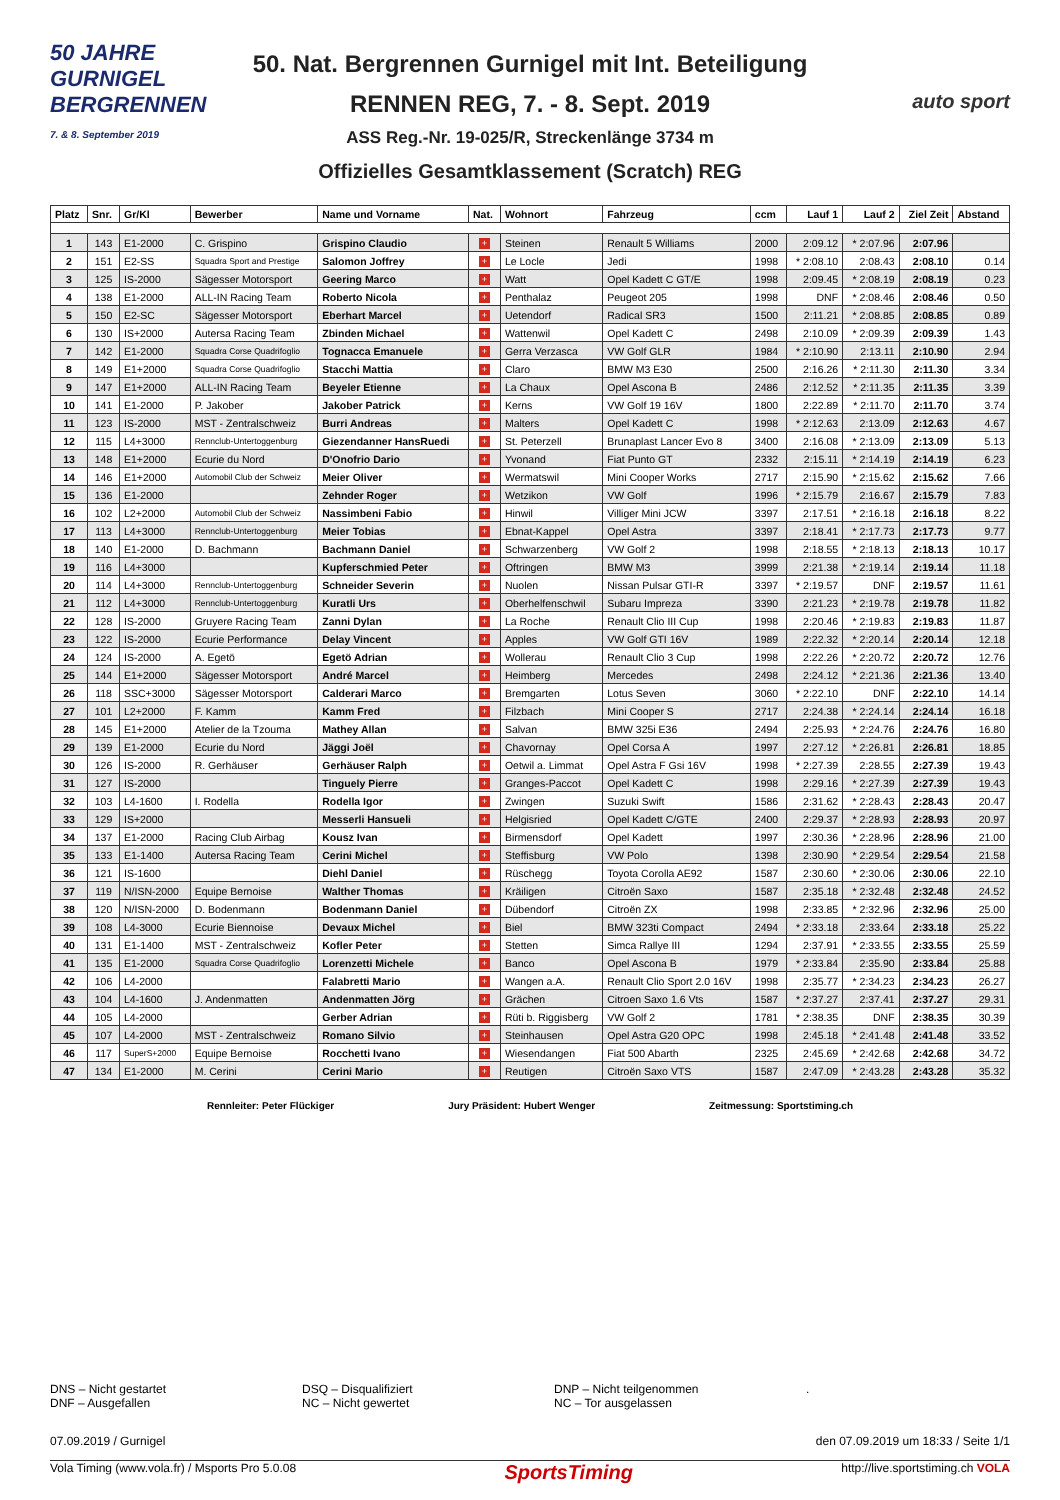50 JAHRE
GURNIGEL BERGRENNEN
7. & 8. September 2019
50. Nat. Bergrennen Gurnigel mit Int. Beteiligung
RENNEN REG, 7. - 8. Sept. 2019
ASS Reg.-Nr. 19-025/R, Streckenlänge 3734 m
Offizielles Gesamtklassement (Scratch) REG
auto sport
| Platz | Snr. | Gr/Kl | Bewerber | Name und Vorname | Nat. | Wohnort | Fahrzeug | ccm | Lauf 1 | Lauf 2 | Ziel Zeit | Abstand |
| --- | --- | --- | --- | --- | --- | --- | --- | --- | --- | --- | --- | --- |
| 1 | 143 | E1-2000 | C. Grispino | Grispino Claudio | + | Steinen | Renault 5 Williams | 2000 | 2:09.12 | * 2:07.96 | 2:07.96 | |
| 2 | 151 | E2-SS | Squadra Sport and Prestige | Salomon Joffrey | + | Le Locle | Jedi | 1998 | * 2:08.10 | 2:08.43 | 2:08.10 | 0.14 |
| 3 | 125 | IS-2000 | Sägesser Motorsport | Geering Marco | + | Watt | Opel Kadett C GT/E | 1998 | 2:09.45 | * 2:08.19 | 2:08.19 | 0.23 |
| 4 | 138 | E1-2000 | ALL-IN Racing Team | Roberto Nicola | + | Penthalaz | Peugeot 205 | 1998 | DNF | * 2:08.46 | 2:08.46 | 0.50 |
| 5 | 150 | E2-SC | Sägesser Motorsport | Eberhart Marcel | + | Uetendorf | Radical SR3 | 1500 | 2:11.21 | * 2:08.85 | 2:08.85 | 0.89 |
| 6 | 130 | IS+2000 | Autersa Racing Team | Zbinden Michael | + | Wattenwil | Opel Kadett C | 2498 | 2:10.09 | * 2:09.39 | 2:09.39 | 1.43 |
| 7 | 142 | E1-2000 | Squadra Corse Quadrifoglio | Tognacca Emanuele | + | Gerra Verzasca | VW Golf GLR | 1984 | * 2:10.90 | 2:13.11 | 2:10.90 | 2.94 |
| 8 | 149 | E1+2000 | Squadra Corse Quadrifoglio | Stacchi Mattia | + | Claro | BMW M3 E30 | 2500 | 2:16.26 | * 2:11.30 | 2:11.30 | 3.34 |
| 9 | 147 | E1+2000 | ALL-IN Racing Team | Beyeler Etienne | + | La Chaux | Opel Ascona B | 2486 | 2:12.52 | * 2:11.35 | 2:11.35 | 3.39 |
| 10 | 141 | E1-2000 | P. Jakober | Jakober Patrick | + | Kerns | VW Golf 19 16V | 1800 | 2:22.89 | * 2:11.70 | 2:11.70 | 3.74 |
| 11 | 123 | IS-2000 | MST - Zentralschweiz | Burri Andreas | + | Malters | Opel Kadett C | 1998 | * 2:12.63 | 2:13.09 | 2:12.63 | 4.67 |
| 12 | 115 | L4+3000 | Rennclub-Untertoggenburg | Giezendanner HansRuedi | + | St. Peterzell | Brunaplast Lancer Evo 8 | 3400 | 2:16.08 | * 2:13.09 | 2:13.09 | 5.13 |
| 13 | 148 | E1+2000 | Ecurie du Nord | D'Onofrio Dario | + | Yvonand | Fiat Punto GT | 2332 | 2:15.11 | * 2:14.19 | 2:14.19 | 6.23 |
| 14 | 146 | E1+2000 | Automobil Club der Schweiz | Meier Oliver | + | Wermatswil | Mini Cooper Works | 2717 | 2:15.90 | * 2:15.62 | 2:15.62 | 7.66 |
| 15 | 136 | E1-2000 | | Zehnder Roger | + | Wetzikon | VW Golf | 1996 | * 2:15.79 | 2:16.67 | 2:15.79 | 7.83 |
| 16 | 102 | L2+2000 | Automobil Club der Schweiz | Nassimbeni Fabio | + | Hinwil | Villiger Mini JCW | 3397 | 2:17.51 | * 2:16.18 | 2:16.18 | 8.22 |
| 17 | 113 | L4+3000 | Rennclub-Untertoggenburg | Meier Tobias | + | Ebnat-Kappel | Opel Astra | 3397 | 2:18.41 | * 2:17.73 | 2:17.73 | 9.77 |
| 18 | 140 | E1-2000 | D. Bachmann | Bachmann Daniel | + | Schwarzenberg | VW Golf 2 | 1998 | 2:18.55 | * 2:18.13 | 2:18.13 | 10.17 |
| 19 | 116 | L4+3000 | | Kupferschmied Peter | + | Oftringen | BMW M3 | 3999 | 2:21.38 | * 2:19.14 | 2:19.14 | 11.18 |
| 20 | 114 | L4+3000 | Rennclub-Untertoggenburg | Schneider Severin | + | Nuolen | Nissan Pulsar GTI-R | 3397 | * 2:19.57 | DNF | 2:19.57 | 11.61 |
| 21 | 112 | L4+3000 | Rennclub-Untertoggenburg | Kuratli Urs | + | Oberhelfenschwil | Subaru Impreza | 3390 | 2:21.23 | * 2:19.78 | 2:19.78 | 11.82 |
| 22 | 128 | IS-2000 | Gruyere Racing Team | Zanni Dylan | + | La Roche | Renault Clio III Cup | 1998 | 2:20.46 | * 2:19.83 | 2:19.83 | 11.87 |
| 23 | 122 | IS-2000 | Ecurie Performance | Delay Vincent | + | Apples | VW Golf GTI 16V | 1989 | 2:22.32 | * 2:20.14 | 2:20.14 | 12.18 |
| 24 | 124 | IS-2000 | A. Egetö | Egetö Adrian | + | Wollerau | Renault Clio 3 Cup | 1998 | 2:22.26 | * 2:20.72 | 2:20.72 | 12.76 |
| 25 | 144 | E1+2000 | Sägesser Motorsport | André Marcel | + | Heimberg | Mercedes | 2498 | 2:24.12 | * 2:21.36 | 2:21.36 | 13.40 |
| 26 | 118 | SSC+3000 | Sägesser Motorsport | Calderari Marco | + | Bremgarten | Lotus Seven | 3060 | * 2:22.10 | DNF | 2:22.10 | 14.14 |
| 27 | 101 | L2+2000 | F. Kamm | Kamm Fred | + | Filzbach | Mini Cooper S | 2717 | 2:24.38 | * 2:24.14 | 2:24.14 | 16.18 |
| 28 | 145 | E1+2000 | Atelier de la Tzouma | Mathey Allan | + | Salvan | BMW 325i E36 | 2494 | 2:25.93 | * 2:24.76 | 2:24.76 | 16.80 |
| 29 | 139 | E1-2000 | Ecurie du Nord | Jäggi Joël | + | Chavornay | Opel Corsa A | 1997 | 2:27.12 | * 2:26.81 | 2:26.81 | 18.85 |
| 30 | 126 | IS-2000 | R. Gerhäuser | Gerhäuser Ralph | + | Oetwil a. Limmat | Opel Astra F Gsi 16V | 1998 | * 2:27.39 | 2:28.55 | 2:27.39 | 19.43 |
| 31 | 127 | IS-2000 | | Tinguely Pierre | + | Granges-Paccot | Opel Kadett C | 1998 | 2:29.16 | * 2:27.39 | 2:27.39 | 19.43 |
| 32 | 103 | L4-1600 | I. Rodella | Rodella Igor | + | Zwingen | Suzuki Swift | 1586 | 2:31.62 | * 2:28.43 | 2:28.43 | 20.47 |
| 33 | 129 | IS+2000 | | Messerli Hansueli | + | Helgisried | Opel Kadett C/GTE | 2400 | 2:29.37 | * 2:28.93 | 2:28.93 | 20.97 |
| 34 | 137 | E1-2000 | Racing Club Airbag | Kousz Ivan | + | Birmensdorf | Opel Kadett | 1997 | 2:30.36 | * 2:28.96 | 2:28.96 | 21.00 |
| 35 | 133 | E1-1400 | Autersa Racing Team | Cerini Michel | + | Steffisburg | VW Polo | 1398 | 2:30.90 | * 2:29.54 | 2:29.54 | 21.58 |
| 36 | 121 | IS-1600 | | Diehl Daniel | + | Rüschegg | Toyota Corolla AE92 | 1587 | 2:30.60 | * 2:30.06 | 2:30.06 | 22.10 |
| 37 | 119 | N/ISN-2000 | Equipe Bernoise | Walther Thomas | + | Kräiligen | Citroën Saxo | 1587 | 2:35.18 | * 2:32.48 | 2:32.48 | 24.52 |
| 38 | 120 | N/ISN-2000 | D. Bodenmann | Bodenmann Daniel | + | Dübendorf | Citroën ZX | 1998 | 2:33.85 | * 2:32.96 | 2:32.96 | 25.00 |
| 39 | 108 | L4-3000 | Ecurie Biennoise | Devaux Michel | + | Biel | BMW 323ti Compact | 2494 | * 2:33.18 | 2:33.64 | 2:33.18 | 25.22 |
| 40 | 131 | E1-1400 | MST - Zentralschweiz | Kofler Peter | + | Stetten | Simca Rallye III | 1294 | 2:37.91 | * 2:33.55 | 2:33.55 | 25.59 |
| 41 | 135 | E1-2000 | Squadra Corse Quadrifoglio | Lorenzetti Michele | + | Banco | Opel Ascona B | 1979 | * 2:33.84 | 2:35.90 | 2:33.84 | 25.88 |
| 42 | 106 | L4-2000 | | Falabretti Mario | + | Wangen a.A. | Renault Clio Sport 2.0 16V | 1998 | 2:35.77 | * 2:34.23 | 2:34.23 | 26.27 |
| 43 | 104 | L4-1600 | J. Andenmatten | Andenmatten Jörg | + | Grächen | Citroen Saxo 1.6 Vts | 1587 | * 2:37.27 | 2:37.41 | 2:37.27 | 29.31 |
| 44 | 105 | L4-2000 | | Gerber Adrian | + | Rüti b. Riggisberg | VW Golf 2 | 1781 | * 2:38.35 | DNF | 2:38.35 | 30.39 |
| 45 | 107 | L4-2000 | MST - Zentralschweiz | Romano Silvio | + | Steinhausen | Opel Astra G20 OPC | 1998 | 2:45.18 | * 2:41.48 | 2:41.48 | 33.52 |
| 46 | 117 | SuperS+2000 | Equipe Bernoise | Rocchetti Ivano | + | Wiesendangen | Fiat 500 Abarth | 2325 | 2:45.69 | * 2:42.68 | 2:42.68 | 34.72 |
| 47 | 134 | E1-2000 | M. Cerini | Cerini Mario | + | Reutigen | Citroën Saxo VTS | 1587 | 2:47.09 | * 2:43.28 | 2:43.28 | 35.32 |
Rennleiter: Peter Flückiger Jury Präsident: Hubert Wenger Zeitmessung: Sportstiming.ch
DNS – Nicht gestartet
DNF – Ausgefallen
DSQ – Disqualifiziert
NC – Nicht gewertet
DNP – Nicht teilgenommen
NC – Tor ausgelassen
.
07.09.2019 / Gurnigel den 07.09.2019 um 18:33 / Seite 1/1
Vola Timing (www.vola.fr) / Msports Pro 5.0.08 SportsTiming http://live.sportstiming.ch VOLA